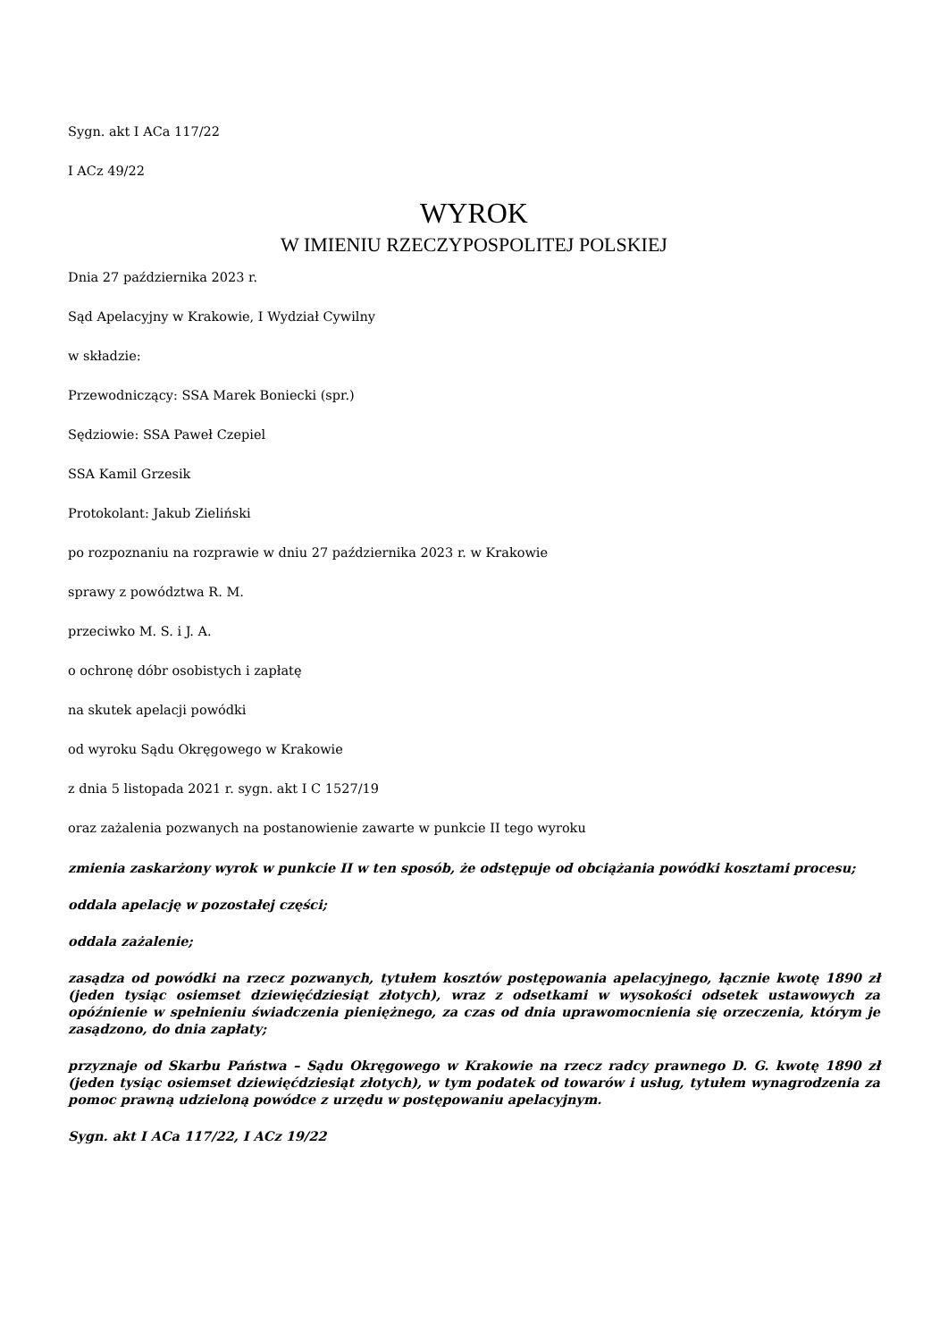Sygn. akt I ACa 117/22
I ACz 49/22
WYROK
W IMIENIU RZECZYPOSPOLITEJ POLSKIEJ
Dnia 27 października 2023 r.
Sąd Apelacyjny w Krakowie, I Wydział Cywilny
w składzie:
Przewodniczący: SSA Marek Boniecki (spr.)
Sędziowie: SSA Paweł Czepiel
SSA Kamil Grzesik
Protokolant: Jakub Zieliński
po rozpoznaniu na rozprawie w dniu 27 października 2023 r. w Krakowie
sprawy z powództwa R. M.
przeciwko M. S. i J. A.
o ochronę dóbr osobistych i zapłatę
na skutek apelacji powódki
od wyroku Sądu Okręgowego w Krakowie
z dnia 5 listopada 2021 r. sygn. akt I C 1527/19
oraz zażalenia pozwanych na postanowienie zawarte w punkcie II tego wyroku
zmienia zaskarżony wyrok w punkcie II w ten sposób, że odstępuje od obciążania powódki kosztami procesu;
oddala apelację w pozostałej części;
oddala zażalenie;
zasądza od powódki na rzecz pozwanych, tytułem kosztów postępowania apelacyjnego, łącznie kwotę 1890 zł (jeden tysiąc osiemset dziewięćdziesiąt złotych), wraz z odsetkami w wysokości odsetek ustawowych za opóźnienie w spełnieniu świadczenia pieniężnego, za czas od dnia uprawomocnienia się orzeczenia, którym je zasądzono, do dnia zapłaty;
przyznaje od Skarbu Państwa – Sądu Okręgowego w Krakowie na rzecz radcy prawnego D. G. kwotę 1890 zł (jeden tysiąc osiemset dziewięćdziesiąt złotych), w tym podatek od towarów i usług, tytułem wynagrodzenia za pomoc prawną udzieloną powódce z urzędu w postępowaniu apelacyjnym.
Sygn. akt I ACa 117/22, I ACz 19/22